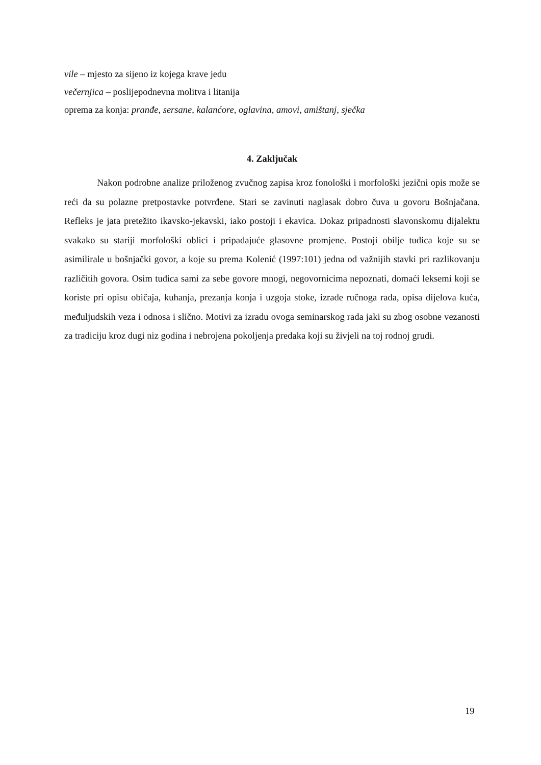vile – mjesto za sijeno iz kojega krave jedu
večernjica – poslijepodnevna molitva i litanija
oprema za konja: pranđe, sersane, kalanćore, oglavina, amovi, amištanj, sječka
4. Zaključak
Nakon podrobne analize priloženog zvučnog zapisa kroz fonološki i morfološki jezični opis može se reći da su polazne pretpostavke potvrđene. Stari se zavinuti naglasak dobro čuva u govoru Bošnjačana. Refleks je jata pretežito ikavsko-jekavski, iako postoji i ekavica. Dokaz pripadnosti slavonskomu dijalektu svakako su stariji morfološki oblici i pripadajuće glasovne promjene. Postoji obilje tuđica koje su se asimilirale u bošnjački govor, a koje su prema Kolenić (1997:101) jedna od važnijih stavki pri razlikovanju različitih govora. Osim tuđica sami za sebe govore mnogi, negovornicima nepoznati, domaći leksemi koji se koriste pri opisu običaja, kuhanja, prezanja konja i uzgoja stoke, izrade ručnoga rada, opisa dijelova kuća, međuljudskih veza i odnosa i slično. Motivi za izradu ovoga seminarskog rada jaki su zbog osobne vezanosti za tradiciju kroz dugi niz godina i nebrojena pokoljenja predaka koji su živjeli na toj rodnoj grudi.
19